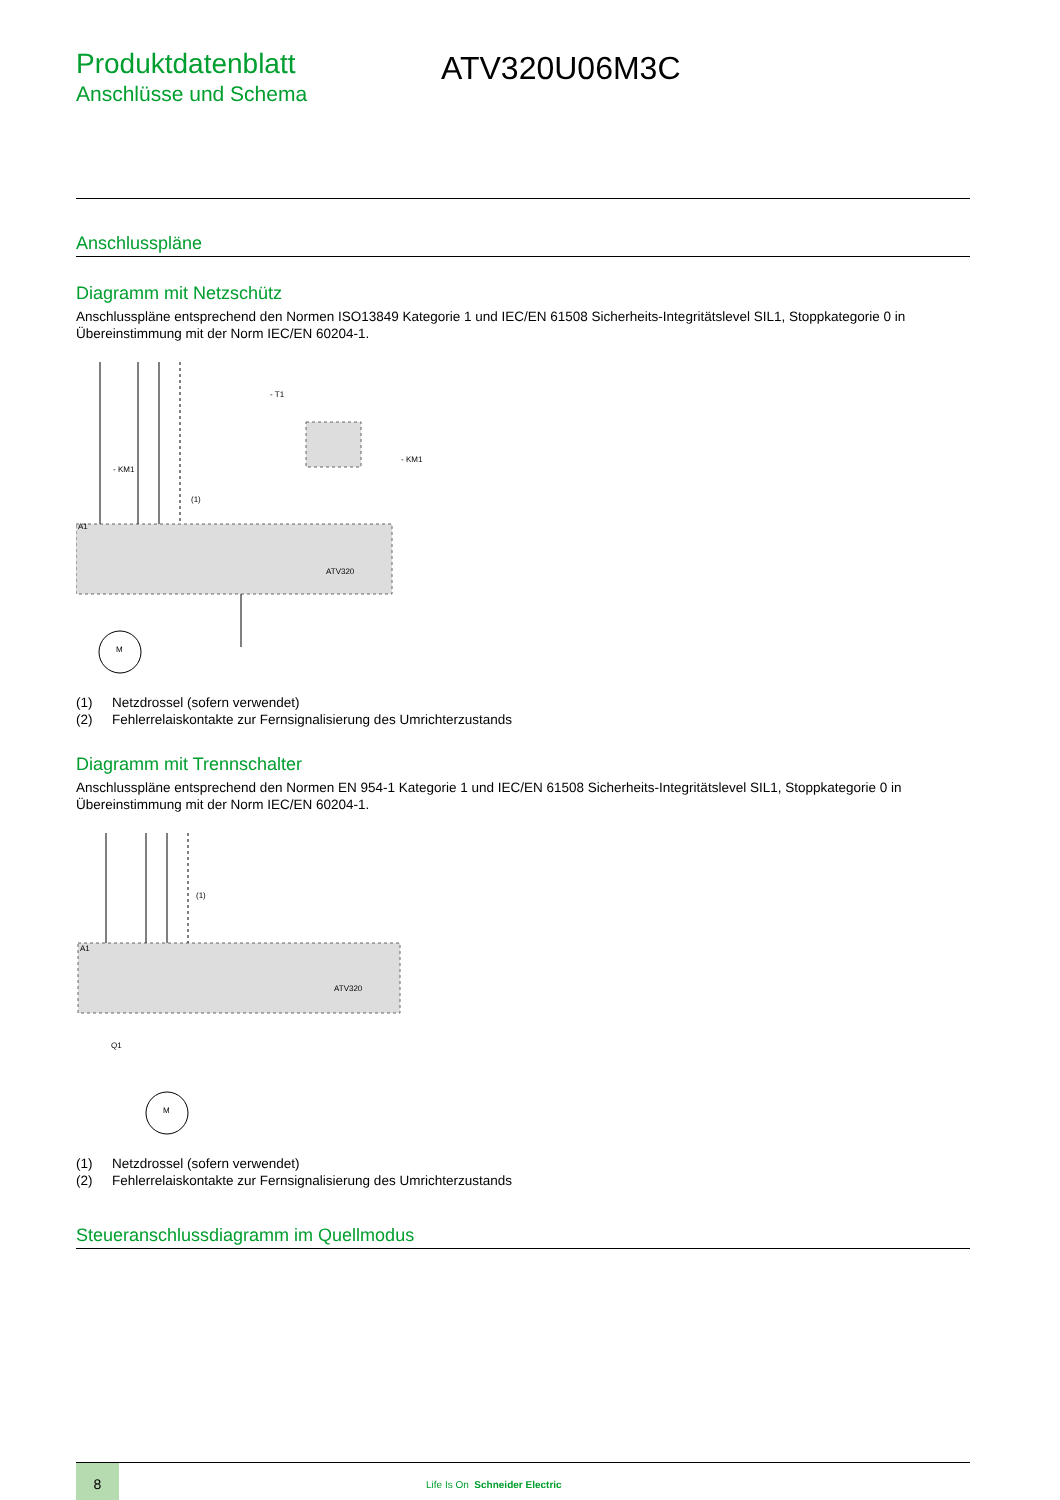Produktdatenblatt
Anschlüsse und Schema
ATV320U06M3C
Anschlusspläne
Diagramm mit Netzschütz
Anschlusspläne entsprechend den Normen ISO13849 Kategorie 1 und IEC/EN 61508 Sicherheits-Integritätslevel SIL1, Stoppkategorie 0 in Übereinstimmung mit der Norm IEC/EN 60204-1.
A1
- KM1
(1)
ATV320
- KM1
- T1
M
(1) Netzdrossel (sofern verwendet)
(2) Fehlerrelaiskontakte zur Fernsignalisierung des Umrichterzustands
Diagramm mit Trennschalter
Anschlusspläne entsprechend den Normen EN 954-1 Kategorie 1 und IEC/EN 61508 Sicherheits-Integritätslevel SIL1, Stoppkategorie 0 in Übereinstimmung mit der Norm IEC/EN 60204-1.
A1
(1)
ATV320
Q1
M
(1) Netzdrossel (sofern verwendet)
(2) Fehlerrelaiskontakte zur Fernsignalisierung des Umrichterzustands
Steueranschlussdiagramm im Quellmodus
8
Life Is On Schneider Electric